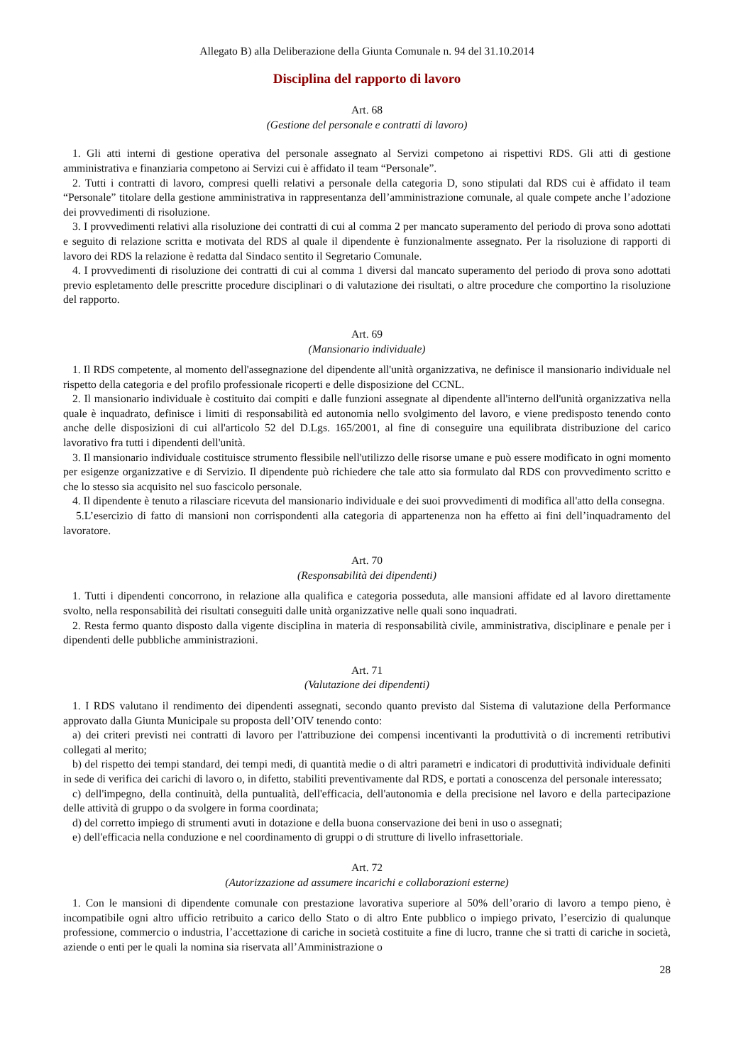Allegato B) alla Deliberazione della Giunta Comunale n. 94 del 31.10.2014
Disciplina del rapporto di lavoro
Art. 68
(Gestione del personale e contratti di lavoro)
1. Gli atti interni di gestione operativa del personale assegnato al Servizi competono ai rispettivi RDS. Gli atti di gestione amministrativa e finanziaria competono ai Servizi cui è affidato il team “Personale”.
2. Tutti i contratti di lavoro, compresi quelli relativi a personale della categoria D, sono stipulati dal RDS cui è affidato il team “Personale” titolare della gestione amministrativa in rappresentanza dell’amministrazione comunale, al quale compete anche l’adozione dei provvedimenti di risoluzione.
3. I provvedimenti relativi alla risoluzione dei contratti di cui al comma 2 per mancato superamento del periodo di prova sono adottati e seguito di relazione scritta e motivata del RDS al quale il dipendente è funzionalmente assegnato. Per la risoluzione di rapporti di lavoro dei RDS la relazione è redatta dal Sindaco sentito il Segretario Comunale.
4. I provvedimenti di risoluzione dei contratti di cui al comma 1 diversi dal mancato superamento del periodo di prova sono adottati previo espletamento delle prescritte procedure disciplinari o di valutazione dei risultati, o altre procedure che comportino la risoluzione del rapporto.
Art. 69
(Mansionario individuale)
1. Il RDS competente, al momento dell'assegnazione del dipendente all'unità organizzativa, ne definisce il mansionario individuale nel rispetto della categoria e del profilo professionale ricoperti e delle disposizione del CCNL.
2. Il mansionario individuale è costituito dai compiti e dalle funzioni assegnate al dipendente all'interno dell'unità organizzativa nella quale è inquadrato, definisce i limiti di responsabilità ed autonomia nello svolgimento del lavoro, e viene predisposto tenendo conto anche delle disposizioni di cui all'articolo 52 del D.Lgs. 165/2001, al fine di conseguire una equilibrata distribuzione del carico lavorativo fra tutti i dipendenti dell'unità.
3. Il mansionario individuale costituisce strumento flessibile nell'utilizzo delle risorse umane e può essere modificato in ogni momento per esigenze organizzative e di Servizio. Il dipendente può richiedere che tale atto sia formulato dal RDS con provvedimento scritto e che lo stesso sia acquisito nel suo fascicolo personale.
4. Il dipendente è tenuto a rilasciare ricevuta del mansionario individuale e dei suoi provvedimenti di modifica all'atto della consegna.
5.L’esercizio di fatto di mansioni non corrispondenti alla categoria di appartenenza non ha effetto ai fini dell’inquadramento del lavoratore.
Art. 70
(Responsabilità dei dipendenti)
1. Tutti i dipendenti concorrono, in relazione alla qualifica e categoria posseduta, alle mansioni affidate ed al lavoro direttamente svolto, nella responsabilità dei risultati conseguiti dalle unità organizzative nelle quali sono inquadrati.
2. Resta fermo quanto disposto dalla vigente disciplina in materia di responsabilità civile, amministrativa, disciplinare e penale per i dipendenti delle pubbliche amministrazioni.
Art. 71
(Valutazione dei dipendenti)
1. I RDS valutano il rendimento dei dipendenti assegnati, secondo quanto previsto dal Sistema di valutazione della Performance approvato dalla Giunta Municipale su proposta dell’OIV tenendo conto:
a) dei criteri previsti nei contratti di lavoro per l'attribuzione dei compensi incentivanti la produttività o di incrementi retributivi collegati al merito;
b) del rispetto dei tempi standard, dei tempi medi, di quantità medie o di altri parametri e indicatori di produttività individuale definiti in sede di verifica dei carichi di lavoro o, in difetto, stabiliti preventivamente dal RDS, e portati a conoscenza del personale interessato;
c) dell'impegno, della continuità, della puntualità, dell'efficacia, dell'autonomia e della precisione nel lavoro e della partecipazione delle attività di gruppo o da svolgere in forma coordinata;
d) del corretto impiego di strumenti avuti in dotazione e della buona conservazione dei beni in uso o assegnati;
e) dell'efficacia nella conduzione e nel coordinamento di gruppi o di strutture di livello infrasettoriale.
Art. 72
(Autorizzazione ad assumere incarichi e collaborazioni esterne)
1. Con le mansioni di dipendente comunale con prestazione lavorativa superiore al 50% dell’orario di lavoro a tempo pieno, è incompatibile ogni altro ufficio retribuito a carico dello Stato o di altro Ente pubblico o impiego privato, l’esercizio di qualunque professione, commercio o industria, l’accettazione di cariche in società costituite a fine di lucro, tranne che si tratti di cariche in società, aziende o enti per le quali la nomina sia riservata all’Amministrazione o
28